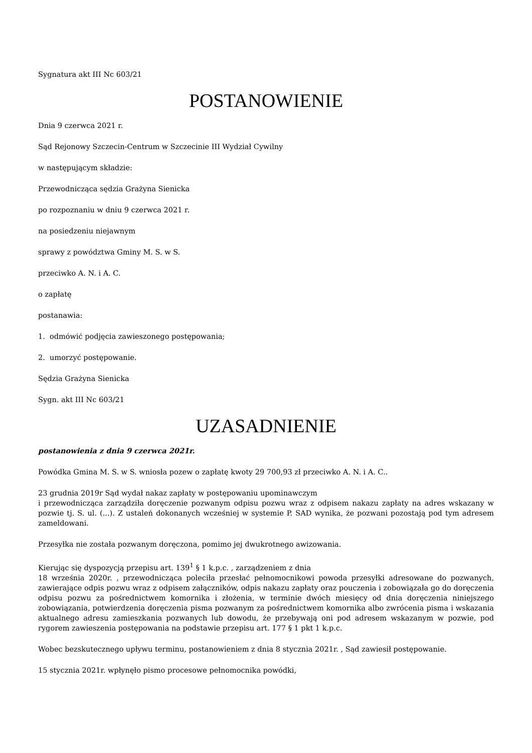Sygnatura akt III Nc 603/21
POSTANOWIENIE
Dnia 9 czerwca 2021 r.
Sąd Rejonowy Szczecin-Centrum w Szczecinie III Wydział Cywilny
w następującym składzie:
Przewodnicząca sędzia Grażyna Sienicka
po rozpoznaniu w dniu 9 czerwca 2021 r.
na posiedzeniu niejawnym
sprawy z powództwa Gminy M. S. w S.
przeciwko A. N. i A. C.
o zapłatę
postanawia:
1. odmówić podjęcia zawieszonego postępowania;
2. umorzyć postępowanie.
Sędzia Grażyna Sienicka
Sygn. akt III Nc 603/21
UZASADNIENIE
postanowienia z dnia 9 czerwca 2021r.
Powódka Gmina M. S. w S. wniosła pozew o zapłatę kwoty 29 700,93 zł przeciwko A. N. i A. C..
23 grudnia 2019r Sąd wydał nakaz zapłaty w postępowaniu upominawczym
i przewodnicząca zarządziła doręczenie pozwanym odpisu pozwu wraz z odpisem nakazu zapłaty na adres wskazany w pozwie tj. S. ul. (...). Z ustaleń dokonanych wcześniej w systemie P. SAD wynika, że pozwani pozostają pod tym adresem zameldowani.
Przesyłka nie została pozwanym doręczona, pomimo jej dwukrotnego awizowania.
Kierując się dyspozycją przepisu art. 139<sup>1</sup> § 1 k.p.c. , zarządzeniem z dnia
18 września 2020r. , przewodnicząca poleciła przesłać pełnomocnikowi powoda przesyłki adresowane do pozwanych, zawierające odpis pozwu wraz z odpisem załączników, odpis nakazu zapłaty oraz pouczenia i zobowiązała go do doręczenia odpisu pozwu za pośrednictwem komornika i złożenia, w terminie dwóch miesięcy od dnia doręczenia niniejszego zobowiązania, potwierdzenia doręczenia pisma pozwanym za pośrednictwem komornika albo zwrócenia pisma i wskazania aktualnego adresu zamieszkania pozwanych lub dowodu, że przebywają oni pod adresem wskazanym w pozwie, pod rygorem zawieszenia postępowania na podstawie przepisu art. 177 § 1 pkt 1 k.p.c.
Wobec bezskutecznego upływu terminu, postanowieniem z dnia 8 stycznia 2021r. , Sąd zawiesił postępowanie.
15 stycznia 2021r. wpłynęło pismo procesowe pełnomocnika powódki,